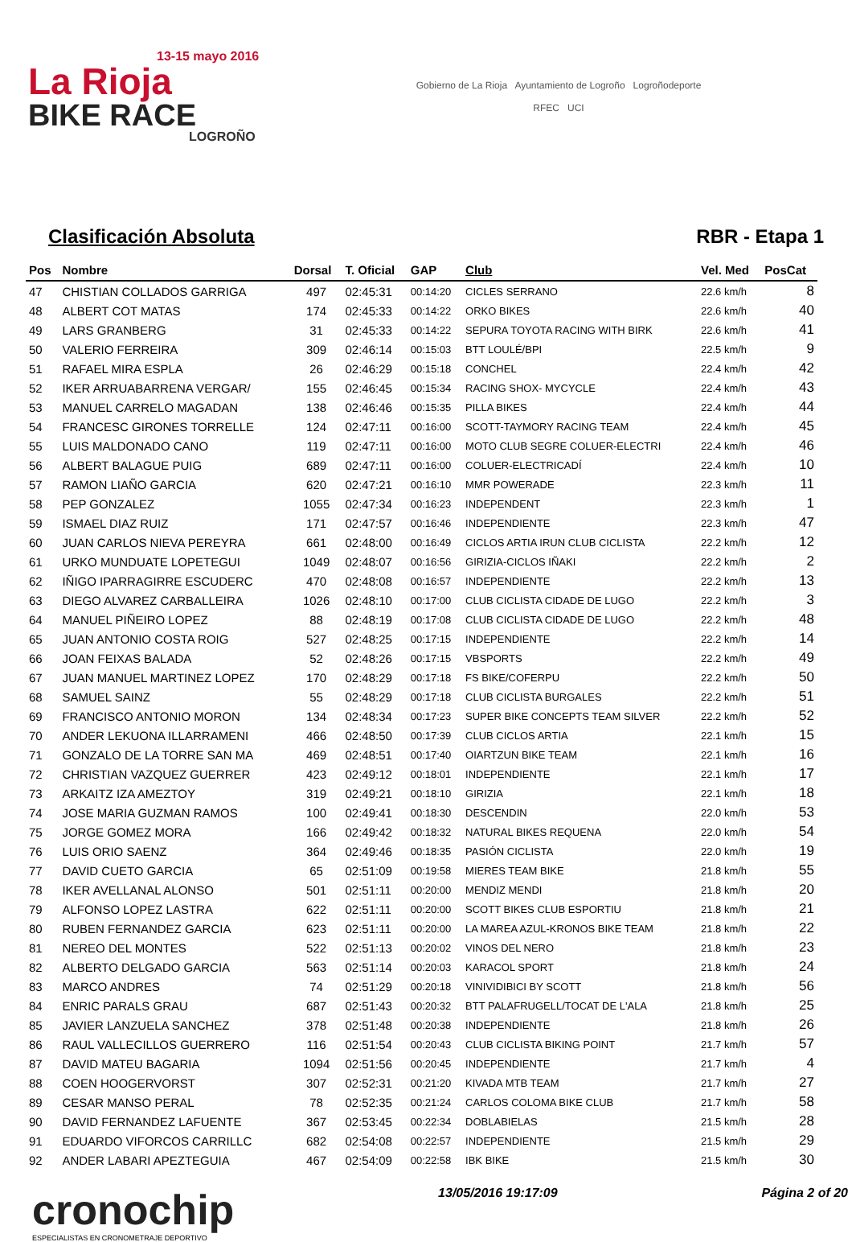13-15 mayo 2016
La Rioja
BIKE RACE
LOGROÑO
Gobierno de La Rioja Ayuntamiento de Logroño Logroñodeporte
RFEC UCI
Clasificación Absoluta RBR - Etapa 1
| Pos | Nombre | Dorsal | T. Oficial | GAP | Club | Vel. Med | PosCat |
| --- | --- | --- | --- | --- | --- | --- | --- |
| 47 | CHISTIAN COLLADOS GARRIGA | 497 | 02:45:31 | 00:14:20 | CICLES SERRANO | 22.6 km/h | 8 |
| 48 | ALBERT COT MATAS | 174 | 02:45:33 | 00:14:22 | ORKO BIKES | 22.6 km/h | 40 |
| 49 | LARS GRANBERG | 31 | 02:45:33 | 00:14:22 | SEPURA TOYOTA RACING WITH BIRK | 22.6 km/h | 41 |
| 50 | VALERIO FERREIRA | 309 | 02:46:14 | 00:15:03 | BTT LOULÉ/BPI | 22.5 km/h | 9 |
| 51 | RAFAEL MIRA ESPLA | 26 | 02:46:29 | 00:15:18 | CONCHEL | 22.4 km/h | 42 |
| 52 | IKER ARRUABARRENA VERGAR/ | 155 | 02:46:45 | 00:15:34 | RACING SHOX- MYCYCLE | 22.4 km/h | 43 |
| 53 | MANUEL CARRELO MAGADAN | 138 | 02:46:46 | 00:15:35 | PILLA BIKES | 22.4 km/h | 44 |
| 54 | FRANCESC GIRONES TORRELLE | 124 | 02:47:11 | 00:16:00 | SCOTT-TAYMORY RACING TEAM | 22.4 km/h | 45 |
| 55 | LUIS MALDONADO CANO | 119 | 02:47:11 | 00:16:00 | MOTO CLUB SEGRE COLUER-ELECTRI | 22.4 km/h | 46 |
| 56 | ALBERT BALAGUE PUIG | 689 | 02:47:11 | 00:16:00 | COLUER-ELECTRICADÍ | 22.4 km/h | 10 |
| 57 | RAMON LIAÑO GARCIA | 620 | 02:47:21 | 00:16:10 | MMR POWERADE | 22.3 km/h | 11 |
| 58 | PEP GONZALEZ | 1055 | 02:47:34 | 00:16:23 | INDEPENDENT | 22.3 km/h | 1 |
| 59 | ISMAEL DIAZ RUIZ | 171 | 02:47:57 | 00:16:46 | INDEPENDIENTE | 22.3 km/h | 47 |
| 60 | JUAN CARLOS NIEVA PEREYRA | 661 | 02:48:00 | 00:16:49 | CICLOS ARTIA IRUN CLUB CICLISTA | 22.2 km/h | 12 |
| 61 | URKO MUNDUATE LOPETEGUI | 1049 | 02:48:07 | 00:16:56 | GIRIZIA-CICLOS IÑAKI | 22.2 km/h | 2 |
| 62 | IÑIGO IPARRAGIRRE ESCUDERC | 470 | 02:48:08 | 00:16:57 | INDEPENDIENTE | 22.2 km/h | 13 |
| 63 | DIEGO ALVAREZ CARBALLEIRA | 1026 | 02:48:10 | 00:17:00 | CLUB CICLISTA CIDADE DE LUGO | 22.2 km/h | 3 |
| 64 | MANUEL PIÑEIRO LOPEZ | 88 | 02:48:19 | 00:17:08 | CLUB CICLISTA CIDADE DE LUGO | 22.2 km/h | 48 |
| 65 | JUAN ANTONIO COSTA ROIG | 527 | 02:48:25 | 00:17:15 | INDEPENDIENTE | 22.2 km/h | 14 |
| 66 | JOAN FEIXAS BALADA | 52 | 02:48:26 | 00:17:15 | VBSPORTS | 22.2 km/h | 49 |
| 67 | JUAN MANUEL MARTINEZ LOPEZ | 170 | 02:48:29 | 00:17:18 | FS BIKE/COFERPU | 22.2 km/h | 50 |
| 68 | SAMUEL SAINZ | 55 | 02:48:29 | 00:17:18 | CLUB CICLISTA BURGALES | 22.2 km/h | 51 |
| 69 | FRANCISCO ANTONIO MORON | 134 | 02:48:34 | 00:17:23 | SUPER BIKE CONCEPTS TEAM SILVER | 22.2 km/h | 52 |
| 70 | ANDER LEKUONA ILLARRAMENI | 466 | 02:48:50 | 00:17:39 | CLUB CICLOS ARTIA | 22.1 km/h | 15 |
| 71 | GONZALO DE LA TORRE SAN MA | 469 | 02:48:51 | 00:17:40 | OIARTZUN BIKE TEAM | 22.1 km/h | 16 |
| 72 | CHRISTIAN VAZQUEZ GUERRER | 423 | 02:49:12 | 00:18:01 | INDEPENDIENTE | 22.1 km/h | 17 |
| 73 | ARKAITZ IZA AMEZTOY | 319 | 02:49:21 | 00:18:10 | GIRIZIA | 22.1 km/h | 18 |
| 74 | JOSE MARIA GUZMAN RAMOS | 100 | 02:49:41 | 00:18:30 | DESCENDIN | 22.0 km/h | 53 |
| 75 | JORGE GOMEZ MORA | 166 | 02:49:42 | 00:18:32 | NATURAL BIKES REQUENA | 22.0 km/h | 54 |
| 76 | LUIS ORIO SAENZ | 364 | 02:49:46 | 00:18:35 | PASIÓN CICLISTA | 22.0 km/h | 19 |
| 77 | DAVID CUETO GARCIA | 65 | 02:51:09 | 00:19:58 | MIERES TEAM BIKE | 21.8 km/h | 55 |
| 78 | IKER AVELLANAL ALONSO | 501 | 02:51:11 | 00:20:00 | MENDIZ MENDI | 21.8 km/h | 20 |
| 79 | ALFONSO LOPEZ LASTRA | 622 | 02:51:11 | 00:20:00 | SCOTT BIKES CLUB ESPORTIU | 21.8 km/h | 21 |
| 80 | RUBEN FERNANDEZ GARCIA | 623 | 02:51:11 | 00:20:00 | LA MAREA AZUL-KRONOS BIKE TEAM | 21.8 km/h | 22 |
| 81 | NEREO DEL MONTES | 522 | 02:51:13 | 00:20:02 | VINOS DEL NERO | 21.8 km/h | 23 |
| 82 | ALBERTO DELGADO GARCIA | 563 | 02:51:14 | 00:20:03 | KARACOL SPORT | 21.8 km/h | 24 |
| 83 | MARCO ANDRES | 74 | 02:51:29 | 00:20:18 | VINIVIDIBICI BY SCOTT | 21.8 km/h | 56 |
| 84 | ENRIC PARALS GRAU | 687 | 02:51:43 | 00:20:32 | BTT PALAFRUGELL/TOCAT DE L'ALA | 21.8 km/h | 25 |
| 85 | JAVIER LANZUELA SANCHEZ | 378 | 02:51:48 | 00:20:38 | INDEPENDIENTE | 21.8 km/h | 26 |
| 86 | RAUL VALLECILLOS GUERRERO | 116 | 02:51:54 | 00:20:43 | CLUB CICLISTA BIKING POINT | 21.7 km/h | 57 |
| 87 | DAVID MATEU BAGARIA | 1094 | 02:51:56 | 00:20:45 | INDEPENDIENTE | 21.7 km/h | 4 |
| 88 | COEN HOOGERVORST | 307 | 02:52:31 | 00:21:20 | KIVADA MTB TEAM | 21.7 km/h | 27 |
| 89 | CESAR MANSO PERAL | 78 | 02:52:35 | 00:21:24 | CARLOS COLOMA BIKE CLUB | 21.7 km/h | 58 |
| 90 | DAVID FERNANDEZ LAFUENTE | 367 | 02:53:45 | 00:22:34 | DOBLABIELAS | 21.5 km/h | 28 |
| 91 | EDUARDO VIFORCOS CARRILLC | 682 | 02:54:08 | 00:22:57 | INDEPENDIENTE | 21.5 km/h | 29 |
| 92 | ANDER LABARI APEZTEGUIA | 467 | 02:54:09 | 00:22:58 | IBK BIKE | 21.5 km/h | 30 |
cronochip
ESPECIALISTAS EN CRONOMETRAJE DEPORTIVO
13/05/2016 19:17:09 Página 2 of 20